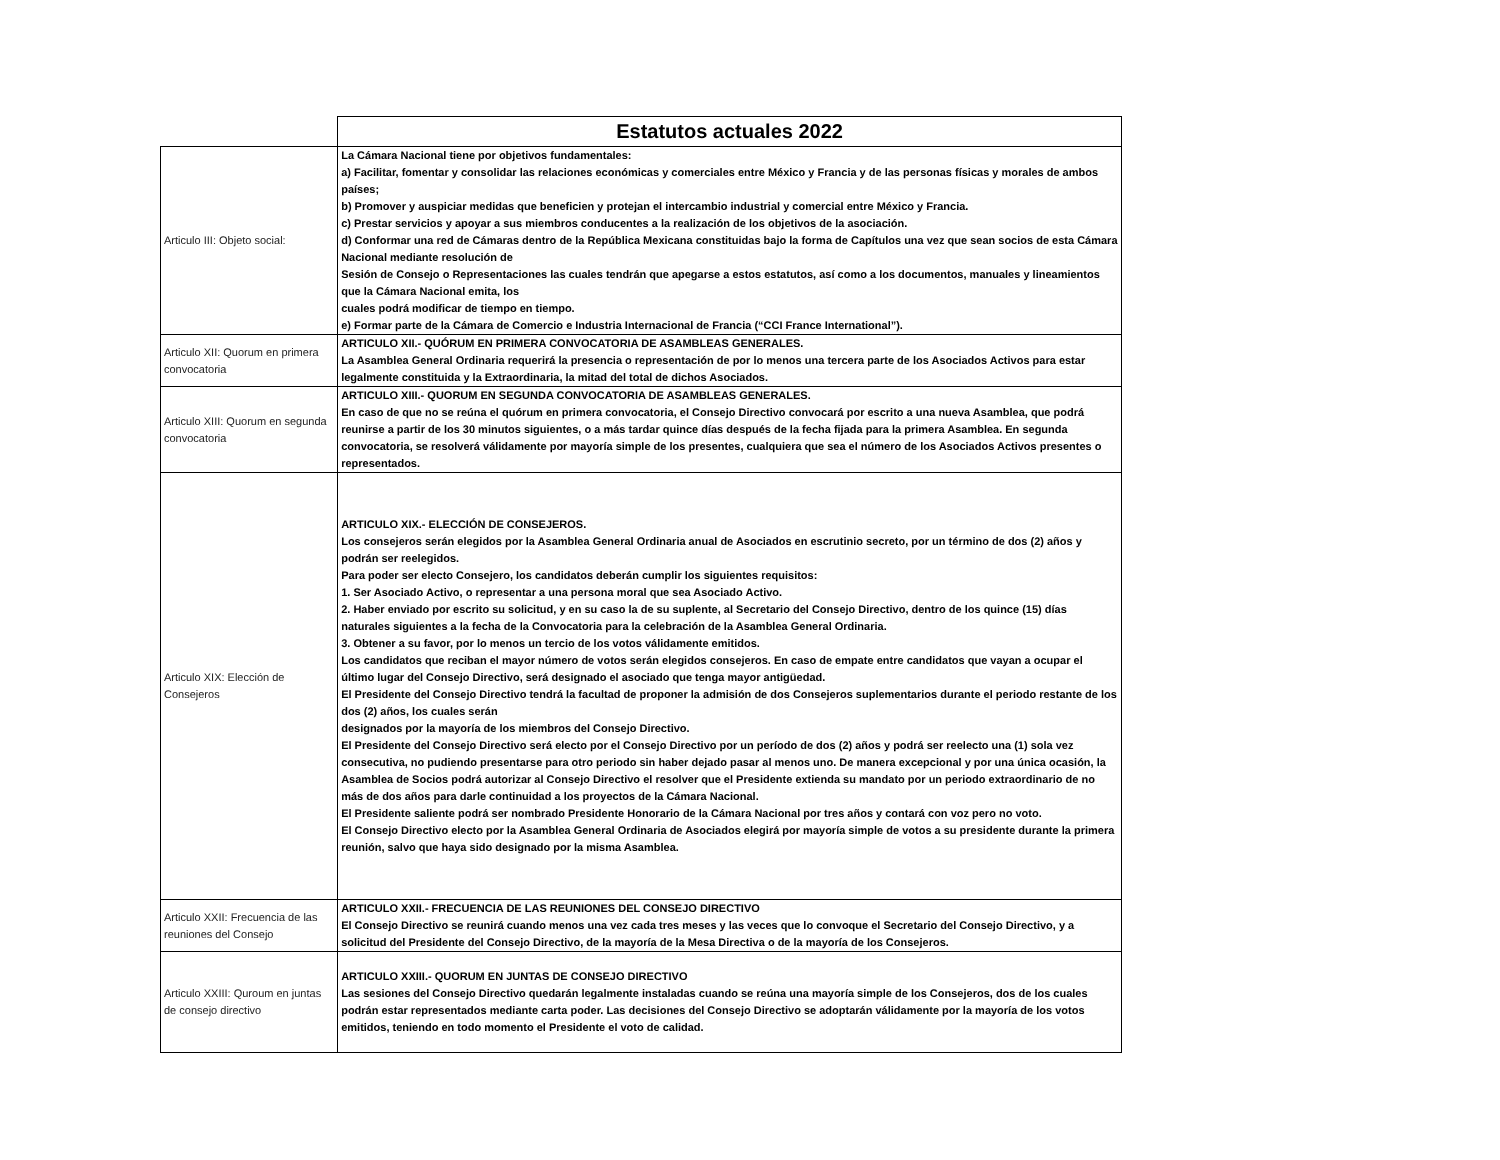| | Estatutos actuales 2022 |
| Articulo III: Objeto social: | La Cámara Nacional tiene por objetivos fundamentales: a) Facilitar, fomentar y consolidar las relaciones económicas y comerciales entre México y Francia y de las personas físicas y morales de ambos países; b) Promover y auspiciar medidas que beneficien y protejan el intercambio industrial y comercial entre México y Francia. c) Prestar servicios y apoyar a sus miembros conducentes a la realización de los objetivos de la asociación. d) Conformar una red de Cámaras dentro de la República Mexicana constituidas bajo la forma de Capítulos una vez que sean socios de esta Cámara Nacional mediante resolución de Sesión de Consejo o Representaciones las cuales tendrán que apegarse a estos estatutos, así como a los documentos, manuales y lineamientos que la Cámara Nacional emita, los cuales podrá modificar de tiempo en tiempo. e) Formar parte de la Cámara de Comercio e Industria Internacional de Francia (“CCI France International”). |
| Articulo XII: Quorum en primera convocatoria | ARTICULO XII.- QUÓRUM EN PRIMERA CONVOCATORIA DE ASAMBLEAS GENERALES. La Asamblea General Ordinaria requerirá la presencia o representación de por lo menos una tercera parte de los Asociados Activos para estar legalmente constituida y la Extraordinaria, la mitad del total de dichos Asociados. |
| Articulo XIII: Quorum en segunda convocatoria | ARTICULO XIII.- QUORUM EN SEGUNDA CONVOCATORIA DE ASAMBLEAS GENERALES. En caso de que no se reúna el quórum en primera convocatoria, el Consejo Directivo convocará por escrito a una nueva Asamblea, que podrá reunirse a partir de los 30 minutos siguientes, o a más tardar quince días después de la fecha fijada para la primera Asamblea. En segunda convocatoria, se resolverá válidamente por mayoría simple de los presentes, cualquiera que sea el número de los Asociados Activos presentes o representados. |
| Articulo XIX: Elección de Consejeros | ARTICULO XIX.- ELECCIÓN DE CONSEJEROS. Los consejeros serán elegidos por la Asamblea General Ordinaria anual de Asociados en escrutinio secreto, por un término de dos (2) años y podrán ser reelegidos. Para poder ser electo Consejero, los candidatos deberán cumplir los siguientes requisitos: 1. Ser Asociado Activo, o representar a una persona moral que sea Asociado Activo. 2. Haber enviado por escrito su solicitud, y en su caso la de su suplente, al Secretario del Consejo Directivo, dentro de los quince (15) días naturales siguientes a la fecha de la Convocatoria para la celebración de la Asamblea General Ordinaria. 3. Obtener a su favor, por lo menos un tercio de los votos válidamente emitidos. Los candidatos que reciban el mayor número de votos serán elegidos consejeros. En caso de empate entre candidatos que vayan a ocupar el último lugar del Consejo Directivo, será designado el asociado que tenga mayor antigüedad. El Presidente del Consejo Directivo tendrá la facultad de proponer la admisión de dos Consejeros suplementarios durante el periodo restante de los dos (2) años, los cuales serán designados por la mayoría de los miembros del Consejo Directivo. El Presidente del Consejo Directivo será electo por el Consejo Directivo por un período de dos (2) años y podrá ser reelecto una (1) sola vez consecutiva, no pudiendo presentarse para otro periodo sin haber dejado pasar al menos uno. De manera excepcional y por una única ocasión, la Asamblea de Socios podrá autorizar al Consejo Directivo el resolver que el Presidente extienda su mandato por un periodo extraordinario de no más de dos años para darle continuidad a los proyectos de la Cámara Nacional. El Presidente saliente podrá ser nombrado Presidente Honorario de la Cámara Nacional por tres años y contará con voz pero no voto. El Consejo Directivo electo por la Asamblea General Ordinaria de Asociados elegirá por mayoría simple de votos a su presidente durante la primera reunión, salvo que haya sido designado por la misma Asamblea. |
| Articulo XXII: Frecuencia de las reuniones del Consejo | ARTICULO XXII.- FRECUENCIA DE LAS REUNIONES DEL CONSEJO DIRECTIVO El Consejo Directivo se reunirá cuando menos una vez cada tres meses y las veces que lo convoque el Secretario del Consejo Directivo, y a solicitud del Presidente del Consejo Directivo, de la mayoría de la Mesa Directiva o de la mayoría de los Consejeros. |
| Articulo XXIII: Quroum en juntas de consejo directivo | ARTICULO XXIII.- QUORUM EN JUNTAS DE CONSEJO DIRECTIVO Las sesiones del Consejo Directivo quedarán legalmente instaladas cuando se reúna una mayoría simple de los Consejeros, dos de los cuales podrán estar representados mediante carta poder. Las decisiones del Consejo Directivo se adoptarán válidamente por la mayoría de los votos emitidos, teniendo en todo momento el Presidente el voto de calidad. |